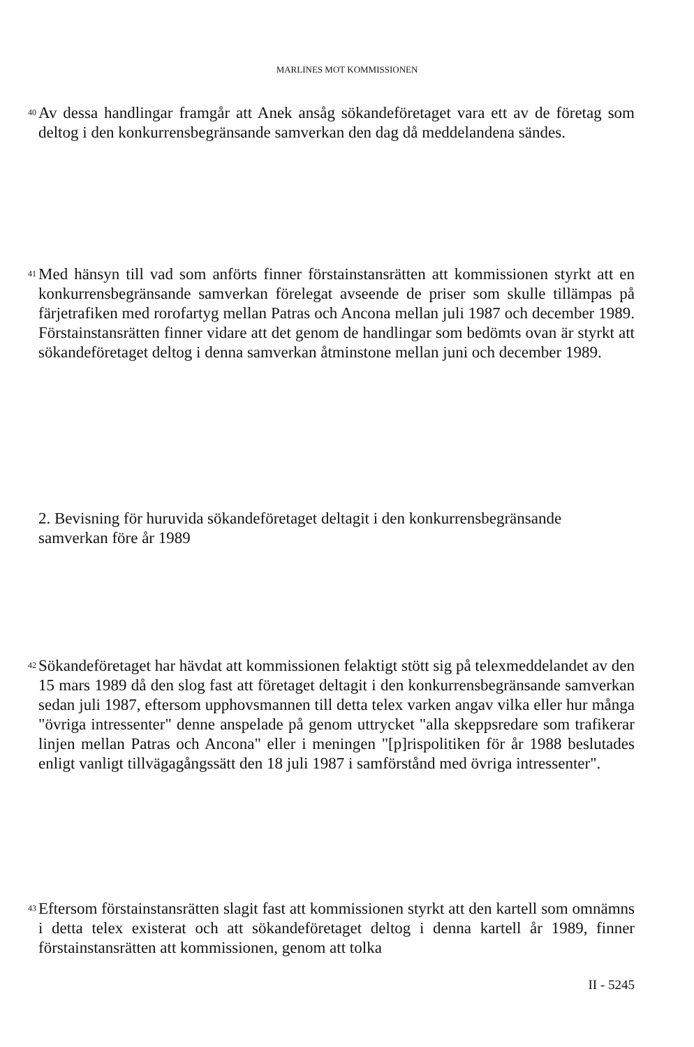MARLINES MOT KOMMISSIONEN
40
Av dessa handlingar framgår att Anek ansåg sökandeföretaget vara ett av de företag som deltog i den konkurrensbegränsande samverkan den dag då meddelandena sändes.
41
Med hänsyn till vad som anförts finner förstainstansrätten att kommissionen styrkt att en konkurrensbegränsande samverkan förelegat avseende de priser som skulle tillämpas på färjetrafiken med rorofartyg mellan Patras och Ancona mellan juli 1987 och december 1989. Förstainstansrätten finner vidare att det genom de handlingar som bedömts ovan är styrkt att sökandeföretaget deltog i denna samverkan åtminstone mellan juni och december 1989.
2. Bevisning för huruvida sökandeföretaget deltagit i den konkurrensbegränsande samverkan före år 1989
42
Sökandeföretaget har hävdat att kommissionen felaktigt stött sig på telexmeddelandet av den 15 mars 1989 då den slog fast att företaget deltagit i den konkurrensbegränsande samverkan sedan juli 1987, eftersom upphovsmannen till detta telex varken angav vilka eller hur många "övriga intressenter" denne anspelade på genom uttrycket "alla skeppsredare som trafikerar linjen mellan Patras och Ancona" eller i meningen "[p]rispolitiken för år 1988 beslutades enligt vanligt tillvägagångssätt den 18 juli 1987 i samförstånd med övriga intressenter".
43
Eftersom förstainstansrätten slagit fast att kommissionen styrkt att den kartell som omnämns i detta telex existerat och att sökandeföretaget deltog i denna kartell år 1989, finner förstainstansrätten att kommissionen, genom att tolka
II - 5245